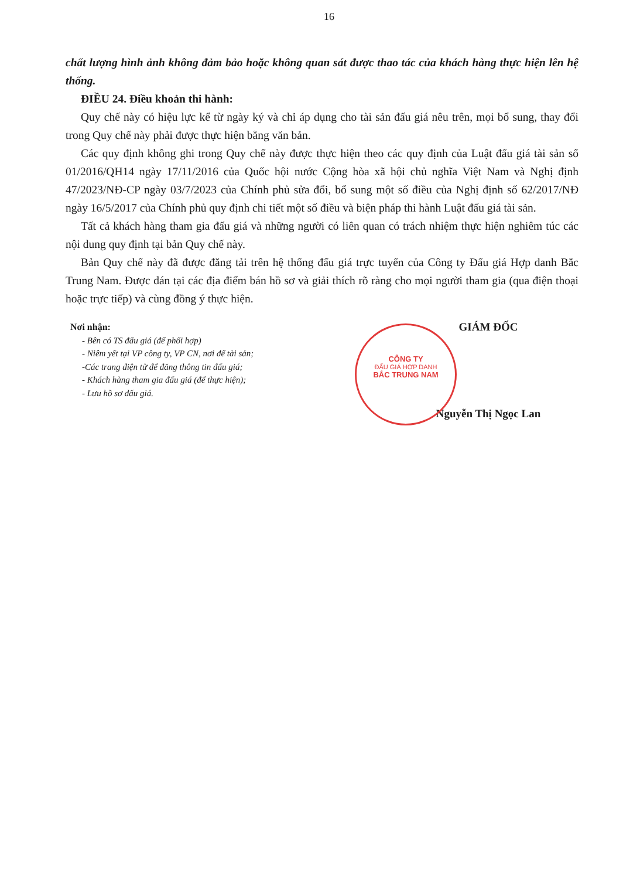16
chất lượng hình ảnh không đảm bảo hoặc không quan sát được thao tác của khách hàng thực hiện lên hệ thống.
ĐIỀU 24. Điều khoản thi hành:
Quy chế này có hiệu lực kể từ ngày ký và chỉ áp dụng cho tài sản đấu giá nêu trên, mọi bổ sung, thay đổi trong Quy chế này phải được thực hiện bằng văn bản.
Các quy định không ghi trong Quy chế này được thực hiện theo các quy định của Luật đấu giá tài sản số 01/2016/QH14 ngày 17/11/2016 của Quốc hội nước Cộng hòa xã hội chủ nghĩa Việt Nam và Nghị định 47/2023/NĐ-CP ngày 03/7/2023 của Chính phủ sửa đổi, bổ sung một số điều của Nghị định số 62/2017/NĐ ngày 16/5/2017 của Chính phủ quy định chi tiết một số điều và biện pháp thi hành Luật đấu giá tài sản.
Tất cả khách hàng tham gia đấu giá và những người có liên quan có trách nhiệm thực hiện nghiêm túc các nội dung quy định tại bản Quy chế này.
Bản Quy chế này đã được đăng tải trên hệ thống đấu giá trực tuyến của Công ty Đấu giá Hợp danh Bắc Trung Nam. Được dán tại các địa điểm bán hồ sơ và giải thích rõ ràng cho mọi người tham gia (qua điện thoại hoặc trực tiếp) và cùng đồng ý thực hiện.
CÔNG TY
ĐẤU GIÁ HỢP DANH
BẮC TRUNG NAM
Nơi nhận:
- Bên có TS đấu giá (để phối hợp)
- Niêm yết tại VP công ty, VP CN, nơi để tài sản;
-Các trang điện tử để đăng thông tin đấu giá;
- Khách hàng tham gia đấu giá (để thực hiện);
- Lưu hồ sơ đấu giá.
GIÁM ĐỐC
Nguyễn Thị Ngọc Lan